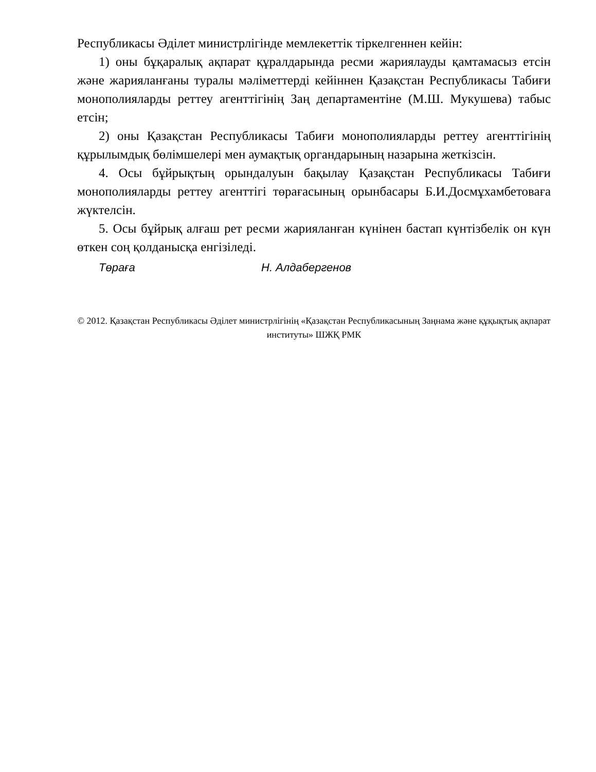Республикасы Әділет министрлігінде мемлекеттік тіркелгеннен кейін:
1) оны бұқаралық ақпарат құралдарында ресми жариялауды қамтамасыз етсін және жарияланғаны туралы мәліметтерді кейіннен Қазақстан Республикасы Табиғи монополияларды реттеу агенттігінің Заң департаментіне (М.Ш. Мукушева) табыс етсін;
2) оны Қазақстан Республикасы Табиғи монополияларды реттеу агенттігінің құрылымдық бөлімшелері мен аумақтық органдарының назарына жеткізсін.
4. Осы бұйрықтың орындалуын бақылау Қазақстан Республикасы Табиғи монополияларды реттеу агенттігі төрағасының орынбасары Б.И.Досмұхамбетоваға жүктелсін.
5. Осы бұйрық алғаш рет ресми жарияланған күнінен бастап күнтізбелік он күн өткен соң қолданысқа енгізіледі.
Төраға Н. Алдабергенов
© 2012. Қазақстан Республикасы Әділет министрлігінің «Қазақстан Республикасының Заңнама және құқықтық ақпарат институты» ШЖҚ РМК